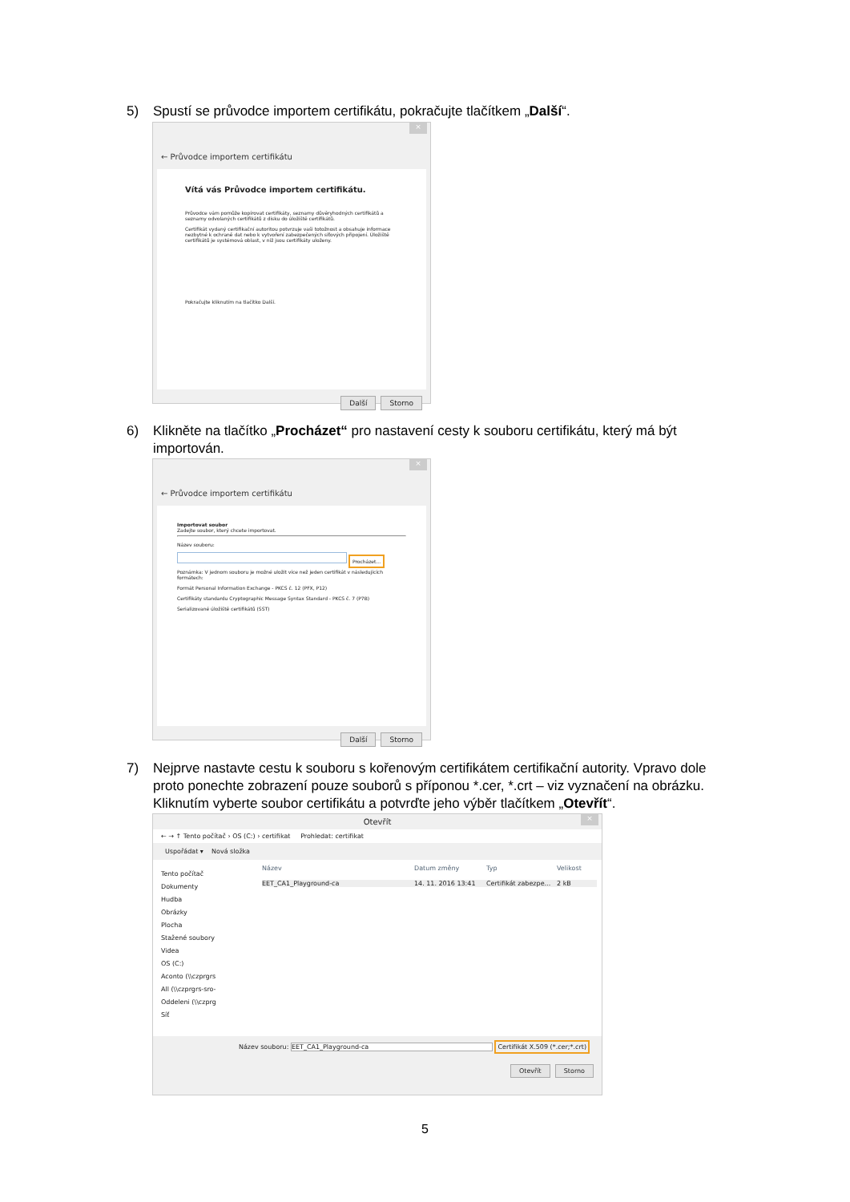5)
Spustí se průvodce importem certifikátu, pokračujte tlačítkem „Další“.
×
← Průvodce importem certifikátu
Vítá vás Průvodce importem certifikátu.
Průvodce vám pomůže kopírovat certifikáty, seznamy důvěryhodných certifikátů a seznamy odvolaných certifikátů z disku do úložiště certifikátů.
Certifikát vydaný certifikační autoritou potvrzuje vaši totožnost a obsahuje informace nezbytné k ochraně dat nebo k vytvoření zabezpečených síťových připojení. Úložiště certifikátů je systémová oblast, v níž jsou certifikáty uloženy.
Pokračujte kliknutím na tlačítko Další.
Další Storno
6)
Klikněte na tlačítko „Procházet“ pro nastavení cesty k souboru certifikátu, který má být importován.
×
← Průvodce importem certifikátu
Importovat soubor
Zadejte soubor, který chcete importovat.
Název souboru:
Procházet...
Poznámka: V jednom souboru je možné uložit více než jeden certifikát v následujících formátech:
Formát Personal Information Exchange - PKCS č. 12 (PFX, P12)
Certifikáty standardu Cryptographic Message Syntax Standard - PKCS č. 7 (P7B)
Serializované úložiště certifikátů (SST)
Další Storno
7)
Nejprve nastavte cestu k souboru s kořenovým certifikátem certifikační autority. Vpravo dole proto ponechte zobrazení pouze souborů s příponou *.cer, *.crt – viz vyznačení na obrázku. Kliknutím vyberte soubor certifikátu a potvrďte jeho výběr tlačítkem „Otevřít“.
×
Otevřít
← → ↑ Tento počítač › OS (C:) › certifikat Prohledat: certifikat
Uspořádat ▾ Nová složka
Tento počítač
Dokumenty
Hudba
Obrázky
Plocha
Stažené soubory
Videa
OS (C:)
Aconto (\\czprgrs
All (\\czprgrs-sro-
Oddeleni (\\czprg
Síť
Název Datum změny Typ Velikost
EET_CA1_Playground-ca 14. 11. 2016 13:41 Certifikát zabezpe... 2 kB
Název souboru: EET_CA1_Playground-ca Certifikát X.509 (*.cer;*.crt)
Otevřít Storno
5